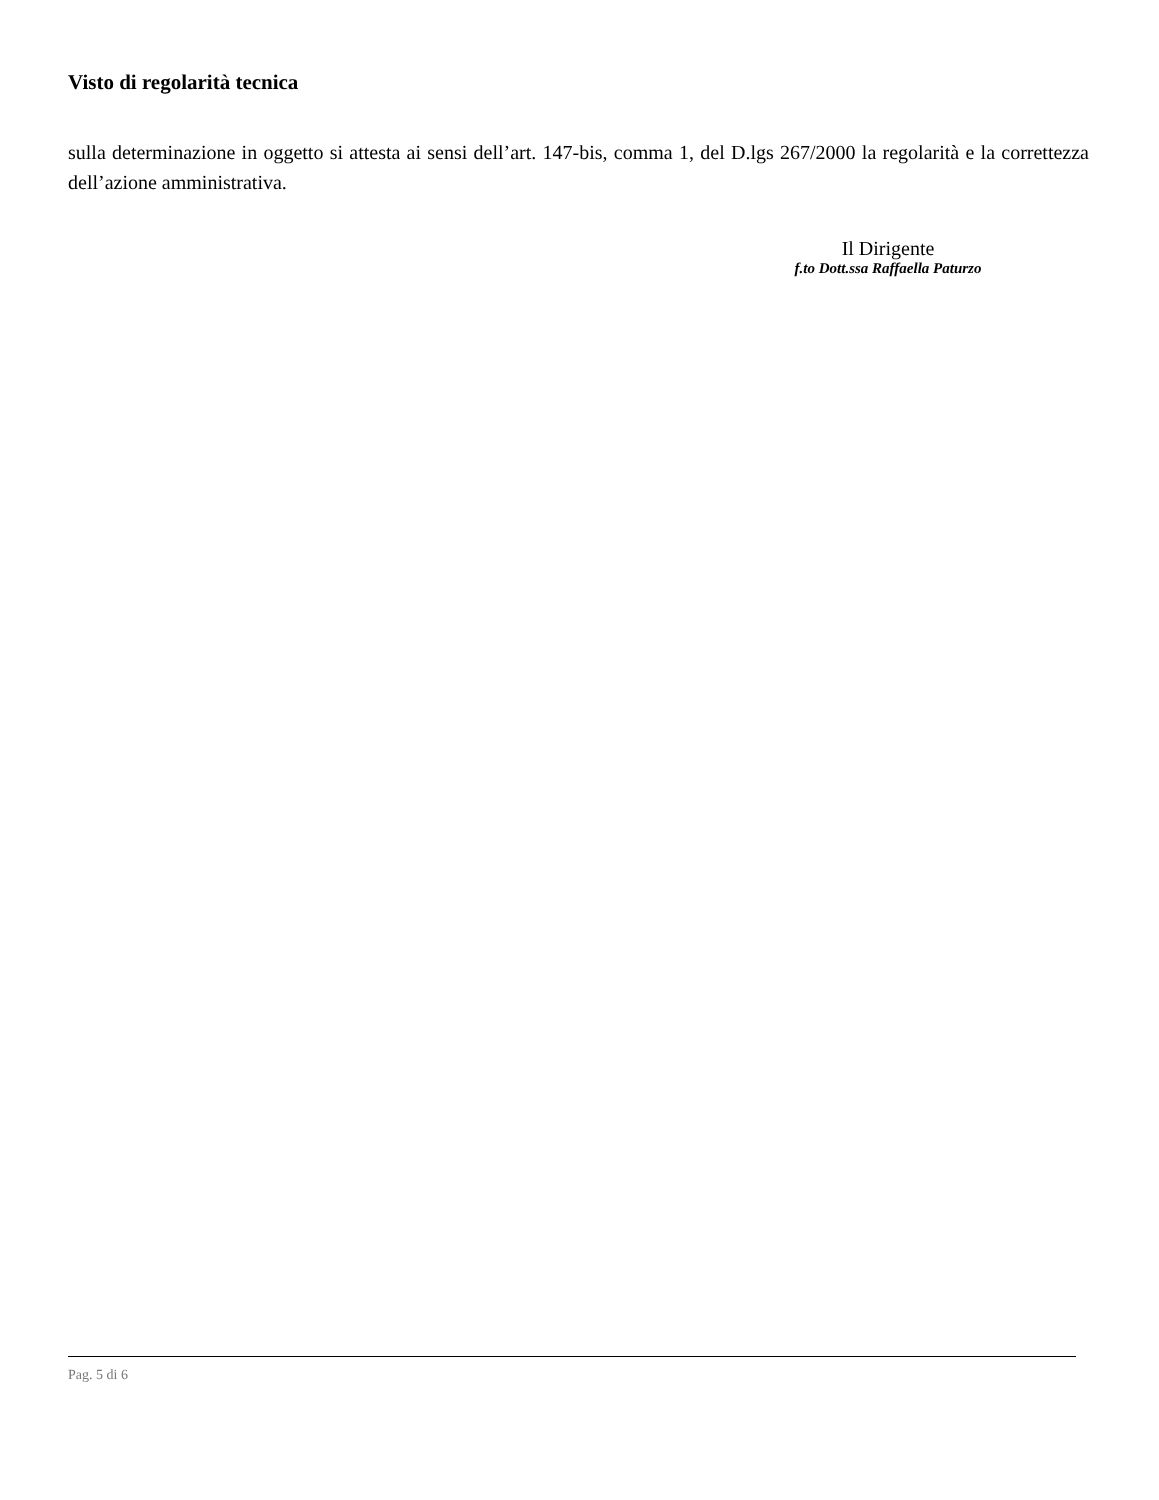Visto di regolarità tecnica
sulla determinazione in oggetto si attesta ai sensi dell’art. 147-bis, comma 1, del D.lgs 267/2000 la regolarità e la correttezza dell’azione amministrativa.
Il Dirigente
f.to Dott.ssa Raffaella Paturzo
Pag. 5 di 6